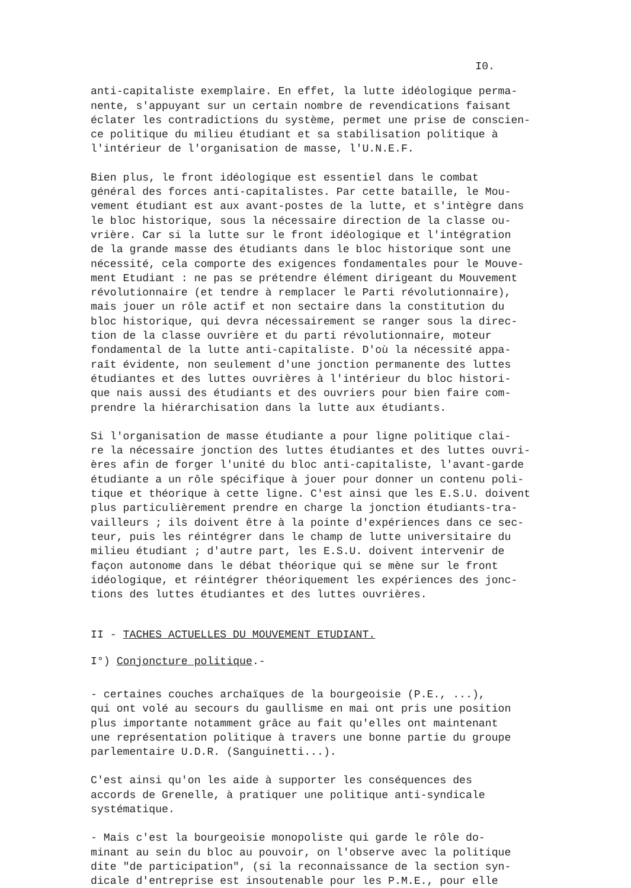I0.
anti-capitaliste exemplaire. En effet, la lutte idéologique perma- nente, s'appuyant sur un certain nombre de revendications faisant éclater les contradictions du système, permet une prise de conscien- ce politique du milieu étudiant et sa stabilisation politique à l'intérieur de l'organisation de masse, l'U.N.E.F.
Bien plus, le front idéologique est essentiel dans le combat général des forces anti-capitalistes. Par cette bataille, le Mou- vement étudiant est aux avant-postes de la lutte, et s'intègre dans le bloc historique, sous la nécessaire direction de la classe ou- vrière. Car si la lutte sur le front idéologique et l'intégration de la grande masse des étudiants dans le bloc historique sont une nécessité, cela comporte des exigences fondamentales pour le Mouve- ment Etudiant : ne pas se prétendre élément dirigeant du Mouvement révolutionnaire (et tendre à remplacer le Parti révolutionnaire), mais jouer un rôle actif et non sectaire dans la constitution du bloc historique, qui devra nécessairement se ranger sous la direc- tion de la classe ouvrière et du parti révolutionnaire, moteur fondamental de la lutte anti-capitaliste. D'où la nécessité appa- raît évidente, non seulement d'une jonction permanente des luttes étudiantes et des luttes ouvrières à l'intérieur du bloc histori- que nais aussi des étudiants et des ouvriers pour bien faire com- prendre la hiérarchisation dans la lutte aux étudiants.
Si l'organisation de masse étudiante a pour ligne politique clai- re la nécessaire jonction des luttes étudiantes et des luttes ouvri- ères afin de forger l'unité du bloc anti-capitaliste, l'avant-garde étudiante a un rôle spécifique à jouer pour donner un contenu poli- tique et théorique à cette ligne. C'est ainsi que les E.S.U. doivent plus particulièrement prendre en charge la jonction étudiants-tra- vailleurs ; ils doivent être à la pointe d'expériences dans ce sec- teur, puis les réintégrer dans le champ de lutte universitaire du milieu étudiant ; d'autre part, les E.S.U. doivent intervenir de façon autonome dans le débat théorique qui se mène sur le front idéologique, et réintégrer théoriquement les expériences des jonc- tions des luttes étudiantes et des luttes ouvrières.
II - TACHES ACTUELLES DU MOUVEMENT ETUDIANT.
I°) Conjoncture politique.-
- certaines couches archaïques de la bourgeoisie (P.E., ...), qui ont volé au secours du gaullisme en mai ont pris une position plus importante notamment grâce au fait qu'elles ont maintenant une représentation politique à travers une bonne partie du groupe parlementaire U.D.R. (Sanguinetti...).
C'est ainsi qu'on les aide à supporter les conséquences des accords de Grenelle, à pratiquer une politique anti-syndicale systématique.
- Mais c'est la bourgeoisie monopoliste qui garde le rôle do- minant au sein du bloc au pouvoir, on l'observe avec la politique dite "de participation", (si la reconnaissance de la section syn- dicale d'entreprise est insoutenable pour les P.M.E., pour elle